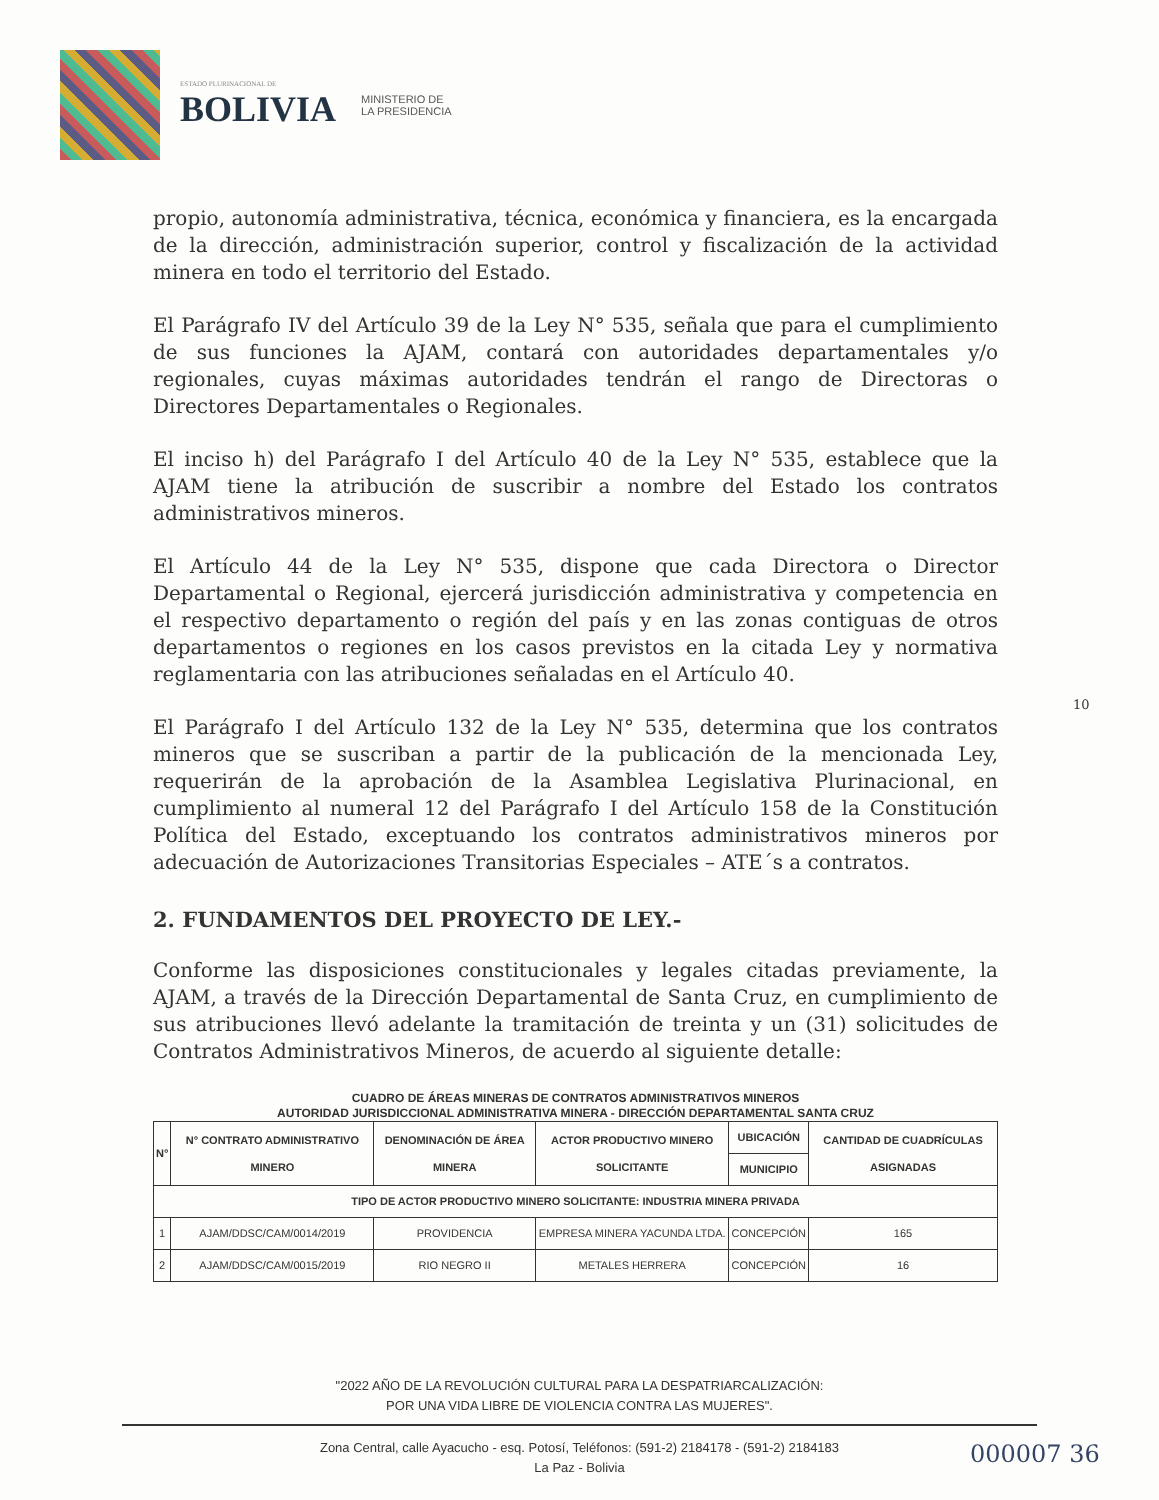ESTADO PLURINACIONAL DE
BOLIVIA
MINISTERIO DE
LA PRESIDENCIA
propio, autonomía administrativa, técnica, económica y financiera, es la encargada de la dirección, administración superior, control y fiscalización de la actividad minera en todo el territorio del Estado.
El Parágrafo IV del Artículo 39 de la Ley N° 535, señala que para el cumplimiento de sus funciones la AJAM, contará con autoridades departamentales y/o regionales, cuyas máximas autoridades tendrán el rango de Directoras o Directores Departamentales o Regionales.
El inciso h) del Parágrafo I del Artículo 40 de la Ley N° 535, establece que la AJAM tiene la atribución de suscribir a nombre del Estado los contratos administrativos mineros.
El Artículo 44 de la Ley N° 535, dispone que cada Directora o Director Departamental o Regional, ejercerá jurisdicción administrativa y competencia en el respectivo departamento o región del país y en las zonas contiguas de otros departamentos o regiones en los casos previstos en la citada Ley y normativa reglamentaria con las atribuciones señaladas en el Artículo 40.
El Parágrafo I del Artículo 132 de la Ley N° 535, determina que los contratos mineros que se suscriban a partir de la publicación de la mencionada Ley, requerirán de la aprobación de la Asamblea Legislativa Plurinacional, en cumplimiento al numeral 12 del Parágrafo I del Artículo 158 de la Constitución Política del Estado, exceptuando los contratos administrativos mineros por adecuación de Autorizaciones Transitorias Especiales – ATE´s a contratos.
2. FUNDAMENTOS DEL PROYECTO DE LEY.-
Conforme las disposiciones constitucionales y legales citadas previamente, la AJAM, a través de la Dirección Departamental de Santa Cruz, en cumplimiento de sus atribuciones llevó adelante la tramitación de treinta y un (31) solicitudes de Contratos Administrativos Mineros, de acuerdo al siguiente detalle:
CUADRO DE ÁREAS MINERAS DE CONTRATOS ADMINISTRATIVOS MINEROS
AUTORIDAD JURISDICCIONAL ADMINISTRATIVA MINERA - DIRECCIÓN DEPARTAMENTAL SANTA CRUZ
| N° | N° CONTRATO ADMINISTRATIVO MINERO | DENOMINACIÓN DE ÁREA MINERA | ACTOR PRODUCTIVO MINERO SOLICITANTE | UBICACIÓN | CANTIDAD DE CUADRÍCULAS ASIGNADAS |
| --- | --- | --- | --- | --- | --- |
| | | | | MUNICIPIO | |
| TIPO DE ACTOR PRODUCTIVO MINERO SOLICITANTE: INDUSTRIA MINERA PRIVADA | | | | | |
| 1 | AJAM/DDSC/CAM/0014/2019 | PROVIDENCIA | EMPRESA MINERA YACUNDA LTDA. | CONCEPCIÓN | 165 |
| 2 | AJAM/DDSC/CAM/0015/2019 | RIO NEGRO II | METALES HERRERA | CONCEPCIÓN | 16 |
10
"2022 AÑO DE LA REVOLUCIÓN CULTURAL PARA LA DESPATRIARCALIZACIÓN:
POR UNA VIDA LIBRE DE VIOLENCIA CONTRA LAS MUJERES".
Zona Central, calle Ayacucho - esq. Potosí, Teléfonos: (591-2) 2184178 - (591-2) 2184183
La Paz - Bolivia
000007 36